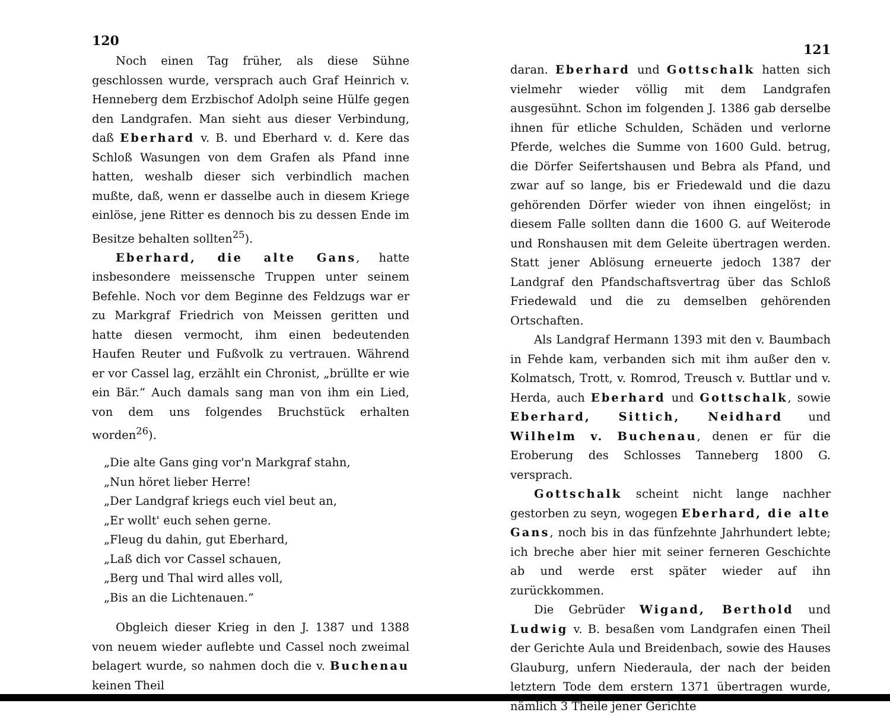120
Noch einen Tag früher, als diese Sühne geschlossen wurde, versprach auch Graf Heinrich v. Henneberg dem Erzbischof Adolph seine Hülfe gegen den Landgrafen. Man sieht aus dieser Verbindung, daß Eberhard v. B. und Eberhard v. d. Kere das Schloß Wasungen von dem Grafen als Pfand inne hatten, weshalb dieser sich verbindlich machen mußte, daß, wenn er dasselbe auch in diesem Kriege einlöse, jene Ritter es dennoch bis zu dessen Ende im Besitze behalten sollten<sup>25</sup>).
Eberhard, die alte Gans, hatte insbesondere meissensche Truppen unter seinem Befehle. Noch vor dem Beginne des Feldzugs war er zu Markgraf Friedrich von Meissen geritten und hatte diesen vermocht, ihm einen bedeutenden Haufen Reuter und Fußvolk zu vertrauen. Während er vor Cassel lag, erzählt ein Chronist, „brüllte er wie ein Bär.“ Auch damals sang man von ihm ein Lied, von dem uns folgendes Bruchstück erhalten worden<sup>26</sup>).
„Die alte Gans ging vor'n Markgraf stahn,
„Nun höret lieber Herre!
„Der Landgraf kriegs euch viel beut an,
„Er wollt' euch sehen gerne.
„Fleug du dahin, gut Eberhard,
„Laß dich vor Cassel schauen,
„Berg und Thal wird alles voll,
„Bis an die Lichtenauen.“
Obgleich dieser Krieg in den J. 1387 und 1388 von neuem wieder auflebte und Cassel noch zweimal belagert wurde, so nahmen doch die v. Buchenau keinen Theil
121
daran. Eberhard und Gottschalk hatten sich vielmehr wieder völlig mit dem Landgrafen ausgesühnt. Schon im folgenden J. 1386 gab derselbe ihnen für etliche Schulden, Schäden und verlorne Pferde, welches die Summe von 1600 Guld. betrug, die Dörfer Seifertshausen und Bebra als Pfand, und zwar auf so lange, bis er Friedewald und die dazu gehörenden Dörfer wieder von ihnen eingelöst; in diesem Falle sollten dann die 1600 G. auf Weiterode und Ronshausen mit dem Geleite übertragen werden. Statt jener Ablösung erneuerte jedoch 1387 der Landgraf den Pfandschaftsvertrag über das Schloß Friedewald und die zu demselben gehörenden Ortschaften.
Als Landgraf Hermann 1393 mit den v. Baumbach in Fehde kam, verbanden sich mit ihm außer den v. Kolmatsch, Trott, v. Romrod, Treusch v. Buttlar und v. Herda, auch Eberhard und Gottschalk, sowie Eberhard, Sittich, Neidhard und Wilhelm v. Buchenau, denen er für die Eroberung des Schlosses Tanneberg 1800 G. versprach.
Gottschalk scheint nicht lange nachher gestorben zu seyn, wogegen Eberhard, die alte Gans, noch bis in das fünfzehnte Jahrhundert lebte; ich breche aber hier mit seiner ferneren Geschichte ab und werde erst später wieder auf ihn zurückkommen.
Die Gebrüder Wigand, Berthold und Ludwig v. B. besaßen vom Landgrafen einen Theil der Gerichte Aula und Breidenbach, sowie des Hauses Glauburg, unfern Niederaula, der nach der beiden letztern Tode dem erstern 1371 übertragen wurde, nämlich 3 Theile jener Gerichte